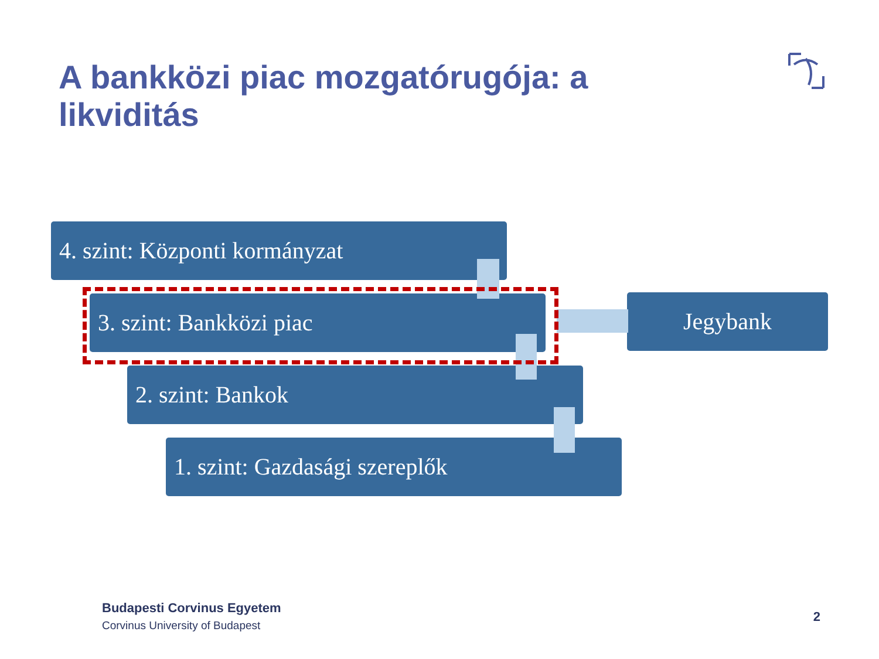A bankközi piac mozgatórugója: a likviditás
4. szint: Központi kormányzat
3. szint: Bankközi piac
2. szint: Bankok
1. szint: Gazdasági szereplők
Jegybank
Budapesti Corvinus Egyetem
Corvinus University of Budapest
2